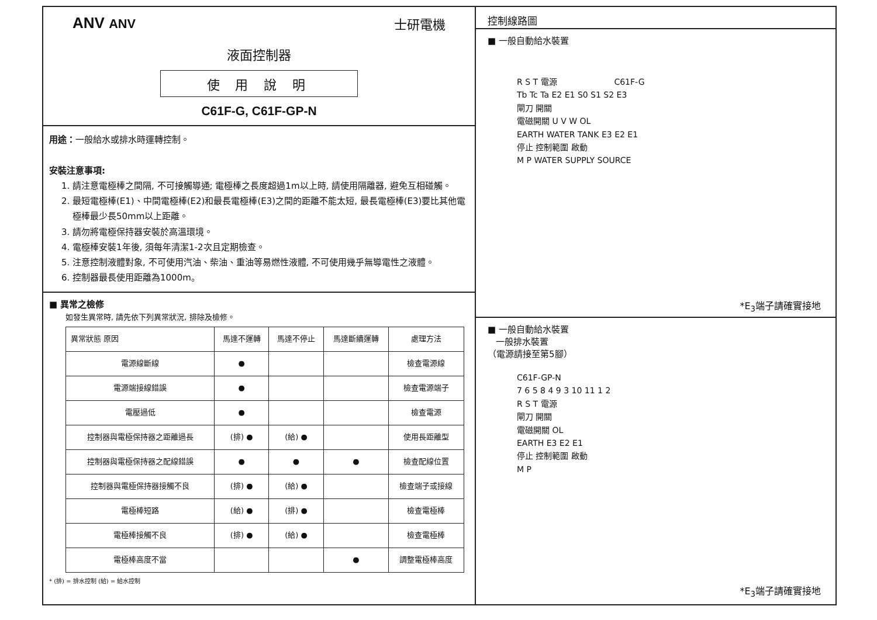ANV ANV 士研電機
液面控制器
使 用 說 明
C61F-G, C61F-GP-N
用途：一般給水或排水時運轉控制。
安裝注意事項:
1. 請注意電極棒之間隔, 不可接觸導通; 電極棒之長度超過1m以上時, 請使用隔離器, 避免互相碰觸。
2. 最短電極棒(E1)、中間電極棒(E2)和最長電極棒(E3)之間的距離不能太短, 最長電極棒(E3)要比其他電極棒最少長50mm以上距離。
3. 請勿將電極保持器安裝於高溫環境。
4. 電極棒安裝1年後, 須每年清潔1-2次且定期檢查。
5. 注意控制液體對象, 不可使用汽油、柴油、重油等易燃性液體, 不可使用幾乎無導電性之液體。
6. 控制器最長使用距離為1000m。
■ 異常之檢修
如發生異常時, 請先依下列異常狀況, 排除及檢修。
| 異常狀態 原因 | 馬達不運轉 | 馬達不停止 | 馬達斷續運轉 | 處理方法 |
| --- | --- | --- | --- | --- |
| 電源線斷線 | ● | | | 檢查電源線 |
| 電源端接線錯誤 | ● | | | 檢查電源端子 |
| 電壓過低 | ● | | | 檢查電源 |
| 控制器與電極保持器之距離過長 | (排) ● | (給) ● | | 使用長距離型 |
| 控制器與電極保持器之配線錯誤 | ● | ● | ● | 檢查配線位置 |
| 控制器與電極保持器接觸不良 | (排) ● | (給) ● | | 檢查端子或接線 |
| 電極棒短路 | (給) ● | (排) ● | | 檢查電極棒 |
| 電極棒接觸不良 | (排) ● | (給) ● | | 檢查電極棒 |
| 電極棒高度不當 | | | ● | 調整電極棒高度 |
* (排) = 排水控制 (給) = 給水控制
控制線路圖
■ 一般自動給水裝置
R S T 電源 C61F-G
Tb Tc Ta E2 E1 S0 S1 S2 E3
閘刀 開關
電磁開關 U V W OL
EARTH WATER TANK E3 E2 E1
停止 控制範圍 啟動
M P WATER SUPPLY SOURCE
*E<sub>3</sub>端子請確實接地
■ 一般自動給水裝置
一般排水裝置
（電源請接至第5腳）
C61F-GP-N
7 6 5 8 4 9 3 10 11 1 2
R S T 電源
閘刀 開關
電磁開關 OL
EARTH E3 E2 E1
停止 控制範圍 啟動
M P
*E<sub>3</sub>端子請確實接地